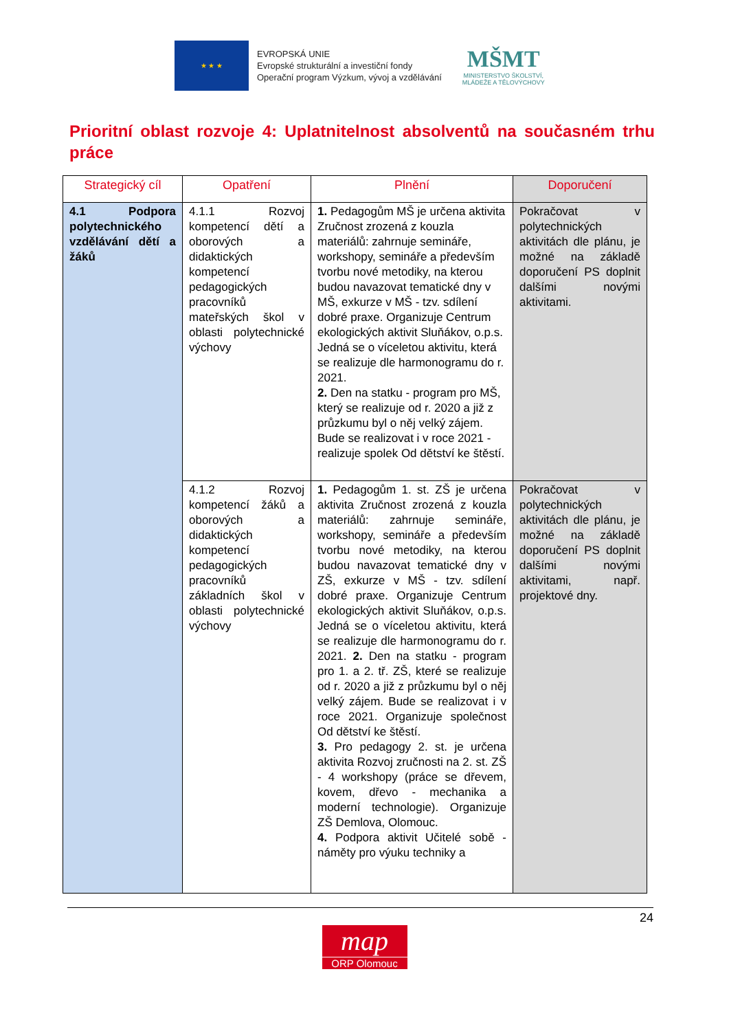★ ★ ★
EVROPSKÁ UNIE
Evropské strukturální a investiční fondy
Operační program Výzkum, vývoj a vzdělávání
MŠMT
MINISTERSTVO ŠKOLSTVÍ,
MLÁDEŽE A TĚLOVÝCHOVY
Prioritní oblast rozvoje 4: Uplatnitelnost absolventů na současném trhu práce
| Strategický cíl | Opatření | Plnění | Doporučení |
| --- | --- | --- | --- |
| 4.1 Podpora polytechnického vzdělávání dětí a žáků | 4.1.1 Rozvoj kompetencí dětí a oborových a didaktických kompetencí pedagogických pracovníků mateřských škol v oblasti polytechnické výchovy | 1. Pedagogům MŠ je určena aktivita Zručnost zrozená z kouzla materiálů: zahrnuje semináře, workshopy, semináře a především tvorbu nové metodiky, na kterou budou navazovat tematické dny v MŠ, exkurze v MŠ - tzv. sdílení dobré praxe. Organizuje Centrum ekologických aktivit Sluňákov, o.p.s. Jedná se o víceletou aktivitu, která se realizuje dle harmonogramu do r. 2021. 2. Den na statku - program pro MŠ, který se realizuje od r. 2020 a již z průzkumu byl o něj velký zájem. Bude se realizovat i v roce 2021 - realizuje spolek Od dětství ke štěstí. | Pokračovat v polytechnických aktivitách dle plánu, je možné na základě doporučení PS doplnit dalšími novými aktivitami. |
| | 4.1.2 Rozvoj kompetencí žáků a oborových a didaktických kompetencí pedagogických pracovníků základních škol v oblasti polytechnické výchovy | 1. Pedagogům 1. st. ZŠ je určena aktivita Zručnost zrozená z kouzla materiálů: zahrnuje semináře, workshopy, semináře a především tvorbu nové metodiky, na kterou budou navazovat tematické dny v ZŠ, exkurze v MŠ - tzv. sdílení dobré praxe. Organizuje Centrum ekologických aktivit Sluňákov, o.p.s. Jedná se o víceletou aktivitu, která se realizuje dle harmonogramu do r. 2021. 2. Den na statku - program pro 1. a 2. tř. ZŠ, které se realizuje od r. 2020 a již z průzkumu byl o něj velký zájem. Bude se realizovat i v roce 2021. Organizuje společnost Od dětství ke štěstí. 3. Pro pedagogy 2. st. je určena aktivita Rozvoj zručnosti na 2. st. ZŠ - 4 workshopy (práce se dřevem, kovem, dřevo - mechanika a moderní technologie). Organizuje ZŠ Demlova, Olomouc. 4. Podpora aktivit Učitelé sobě - náměty pro výuku techniky a | Pokračovat v polytechnických aktivitách dle plánu, je možné na základě doporučení PS doplnit dalšími novými aktivitami, např. projektové dny. |
24
map
ORP Olomouc